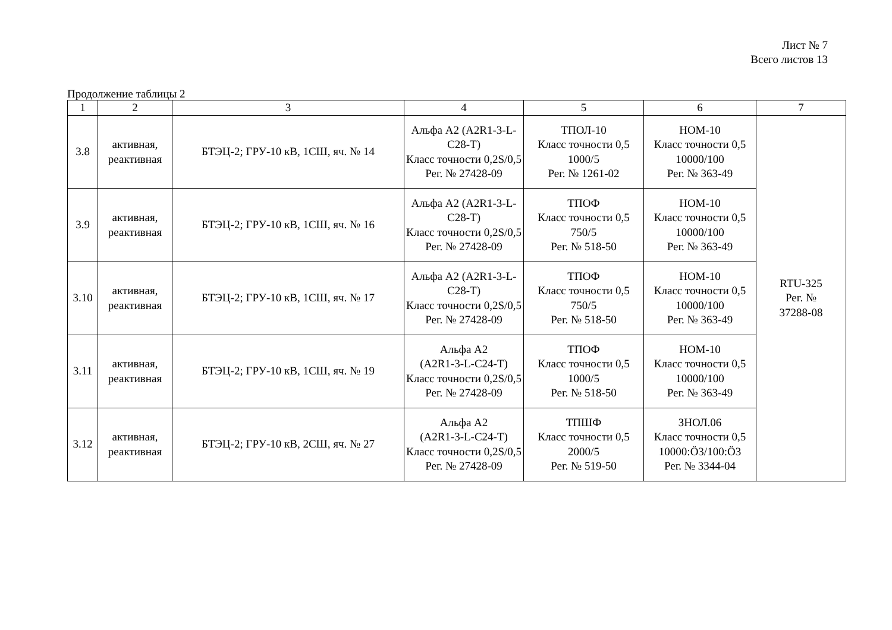Лист № 7
Всего листов 13
Продолжение таблицы 2
| 1 | 2 | 3 | 4 | 5 | 6 | 7 |
| --- | --- | --- | --- | --- | --- | --- |
| 3.8 | активная, реактивная | БТЭЦ-2; ГРУ-10 кВ, 1СШ, яч. № 14 | Альфа А2 (A2R1-3-L-C28-T) Класс точности 0,2S/0,5 Рег. № 27428-09 | ТПОЛ-10 Класс точности 0,5 1000/5 Рег. № 1261-02 | НОМ-10 Класс точности 0,5 10000/100 Рег. № 363-49 | RTU-325 Рег. № 37288-08 |
| 3.9 | активная, реактивная | БТЭЦ-2; ГРУ-10 кВ, 1СШ, яч. № 16 | Альфа А2 (A2R1-3-L-C28-T) Класс точности 0,2S/0,5 Рег. № 27428-09 | ТПОФ Класс точности 0,5 750/5 Рег. № 518-50 | НОМ-10 Класс точности 0,5 10000/100 Рег. № 363-49 | |
| 3.10 | активная, реактивная | БТЭЦ-2; ГРУ-10 кВ, 1СШ, яч. № 17 | Альфа А2 (A2R1-3-L-C28-T) Класс точности 0,2S/0,5 Рег. № 27428-09 | ТПОФ Класс точности 0,5 750/5 Рег. № 518-50 | НОМ-10 Класс точности 0,5 10000/100 Рег. № 363-49 | |
| 3.11 | активная, реактивная | БТЭЦ-2; ГРУ-10 кВ, 1СШ, яч. № 19 | Альфа А2 (A2R1-3-L-C24-T) Класс точности 0,2S/0,5 Рег. № 27428-09 | ТПОФ Класс точности 0,5 1000/5 Рег. № 518-50 | НОМ-10 Класс точности 0,5 10000/100 Рег. № 363-49 | |
| 3.12 | активная, реактивная | БТЭЦ-2; ГРУ-10 кВ, 2СШ, яч. № 27 | Альфа А2 (A2R1-3-L-C24-T) Класс точности 0,2S/0,5 Рег. № 27428-09 | ТПШФ Класс точности 0,5 2000/5 Рег. № 519-50 | ЗНОЛ.06 Класс точности 0,5 10000:Ö3/100:Ö3 Рег. № 3344-04 | |